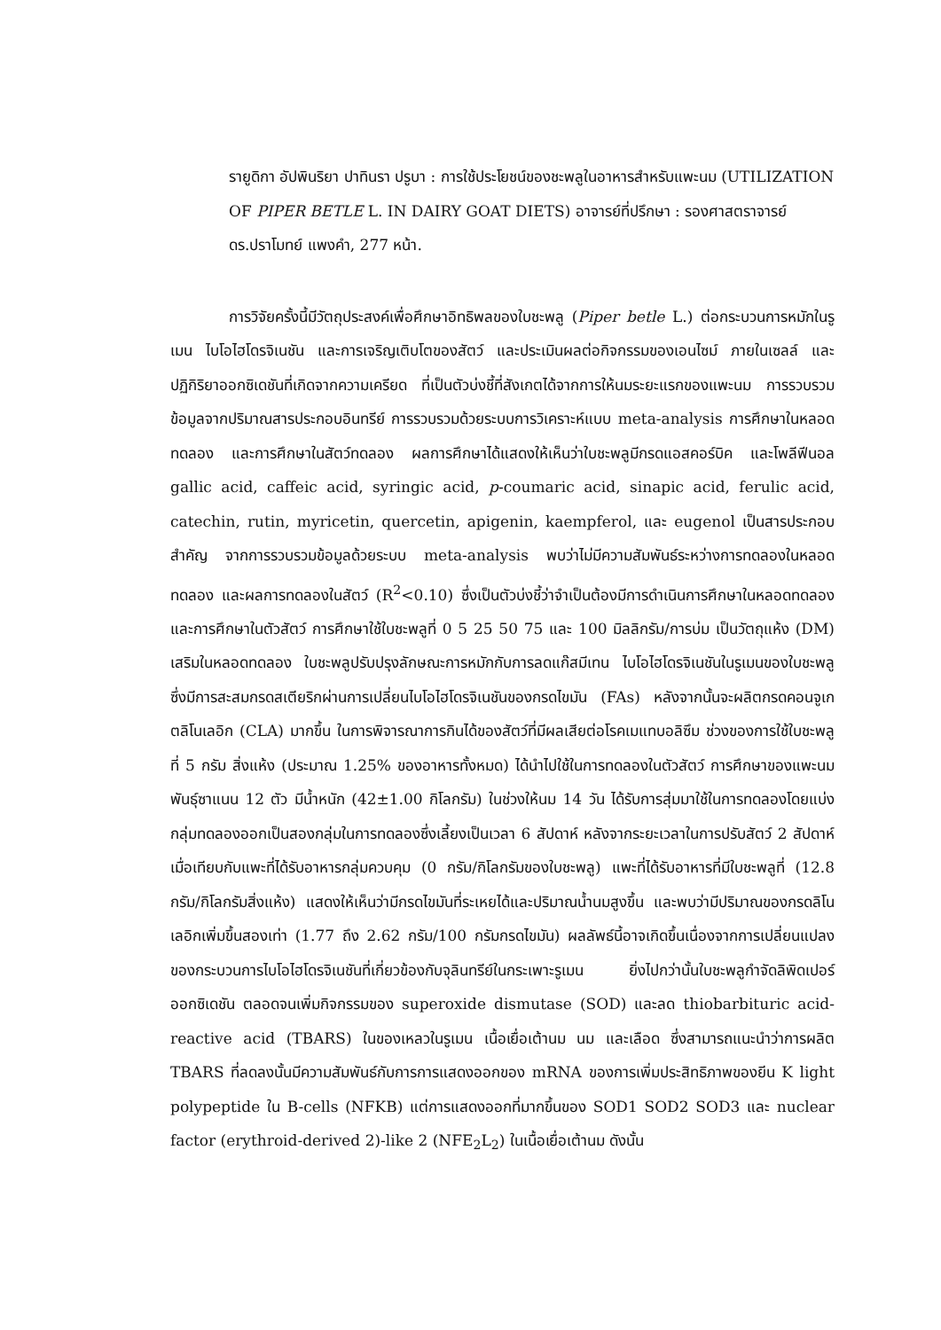รายูดิกา อัปพินริยา ปาทินรา ปรูบา : การใช้ประโยชน์ของชะพลูในอาหารสำหรับแพะนม (UTILIZATION OF PIPER BETLE L. IN DAIRY GOAT DIETS) อาจารย์ที่ปรึกษา : รองศาสตราจารย์ ดร.ปราโมทย์ แพงคำ, 277 หน้า.
การวิจัยครั้งนี้มีวัตถุประสงค์เพื่อศึกษาอิทธิพลของใบชะพลู (Piper betle L.) ต่อกระบวนการหมักในรูเมน ไบโอไฮโดรจิเนชัน และการเจริญเติบโตของสัตว์ และประเมินผลต่อกิจกรรมของเอนไซม์ ภายในเซลล์ และปฏิกิริยาออกซิเดชันที่เกิดจากความเครียด ที่เป็นตัวบ่งชี้ที่สังเกตได้จากการให้นมระยะแรกของแพะนม การรวบรวมข้อมูลจากปริมาณสารประกอบอินทรีย์ การรวบรวมด้วยระบบการวิเคราะห์แบบ meta-analysis การศึกษาในหลอดทดลอง และการศึกษาในสัตว์ทดลอง ผลการศึกษาได้แสดงให้เห็นว่าใบชะพลูมีกรดแอสคอร์บิค และโพลีฟีนอล gallic acid, caffeic acid, syringic acid, p-coumaric acid, sinapic acid, ferulic acid, catechin, rutin, myricetin, quercetin, apigenin, kaempferol, และ eugenol เป็นสารประกอบสำคัญ จากการรวบรวมข้อมูลด้วยระบบ meta-analysis พบว่าไม่มีความสัมพันธ์ระหว่างการทดลองในหลอดทดลอง และผลการทดลองในสัตว์ (R<sup>2</sup><0.10) ซึ่งเป็นตัวบ่งชี้ว่าจำเป็นต้องมีการดำเนินการศึกษาในหลอดทดลอง และการศึกษาในตัวสัตว์ การศึกษาใช้ใบชะพลูที่ 0 5 25 50 75 และ 100 มิลลิกรัม/การบ่ม เป็นวัตถุแห้ง (DM) เสริมในหลอดทดลอง ใบชะพลูปรับปรุงลักษณะการหมักกับการลดแก๊สมีเทน ไบโอไฮโดรจิเนชันในรูเมนของใบชะพลู ซึ่งมีการสะสมกรดสเตียริกผ่านการเปลี่ยนไบโอไฮโดรจิเนชันของกรดไขมัน (FAs) หลังจากนั้นจะผลิตกรดคอนจูเกตลิโนเลอิก (CLA) มากขึ้น ในการพิจารณาการกินได้ของสัตว์ที่มีผลเสียต่อโรคเมแทบอลิซึม ช่วงของการใช้ใบชะพลูที่ 5 กรัม สิ่งแห้ง (ประมาณ 1.25% ของอาหารทั้งหมด) ได้นำไปใช้ในการทดลองในตัวสัตว์ การศึกษาของแพะนมพันธุ์ซาแนน 12 ตัว มีน้ำหนัก (42±1.00 กิโลกรัม) ในช่วงให้นม 14 วัน ได้รับการสุ่มมาใช้ในการทดลองโดยแบ่งกลุ่มทดลองออกเป็นสองกลุ่มในการทดลองซึ่งเลี้ยงเป็นเวลา 6 สัปดาห์ หลังจากระยะเวลาในการปรับสัตว์ 2 สัปดาห์ เมื่อเทียบกับแพะที่ได้รับอาหารกลุ่มควบคุม (0 กรัม/กิโลกรัมของใบชะพลู) แพะที่ได้รับอาหารที่มีใบชะพลูที่ (12.8 กรัม/กิโลกรัมสิ่งแห้ง) แสดงให้เห็นว่ามีกรดไขมันที่ระเหยได้และปริมาณน้ำนมสูงขึ้น และพบว่ามีปริมาณของกรดลิโนเลอิกเพิ่มขึ้นสองเท่า (1.77 ถึง 2.62 กรัม/100 กรัมกรดไขมัน) ผลลัพธ์นี้อาจเกิดขึ้นเนื่องจากการเปลี่ยนแปลงของกระบวนการไบโอไฮโดรจิเนชันที่เกี่ยวข้องกับจุลินทรีย์ในกระเพาะรูเมน ยิ่งไปกว่านั้นใบชะพลูกำจัดลิพิดเปอร์ออกซิเดชัน ตลอดจนเพิ่มกิจกรรมของ superoxide dismutase (SOD) และลด thiobarbituric acid-reactive acid (TBARS) ในของเหลวในรูเมน เนื้อเยื่อเต้านม นม และเลือด ซึ่งสามารถแนะนำว่าการผลิต TBARS ที่ลดลงนั้นมีความสัมพันธ์กับการการแสดงออกของ mRNA ของการเพิ่มประสิทธิภาพของยีน K light polypeptide ใน B-cells (NFKB) แต่การแสดงออกที่มากขึ้นของ SOD1 SOD2 SOD3 และ nuclear factor (erythroid-derived 2)-like 2 (NFE<sub>2</sub>L<sub>2</sub>) ในเนื้อเยื่อเต้านม ดังนั้น